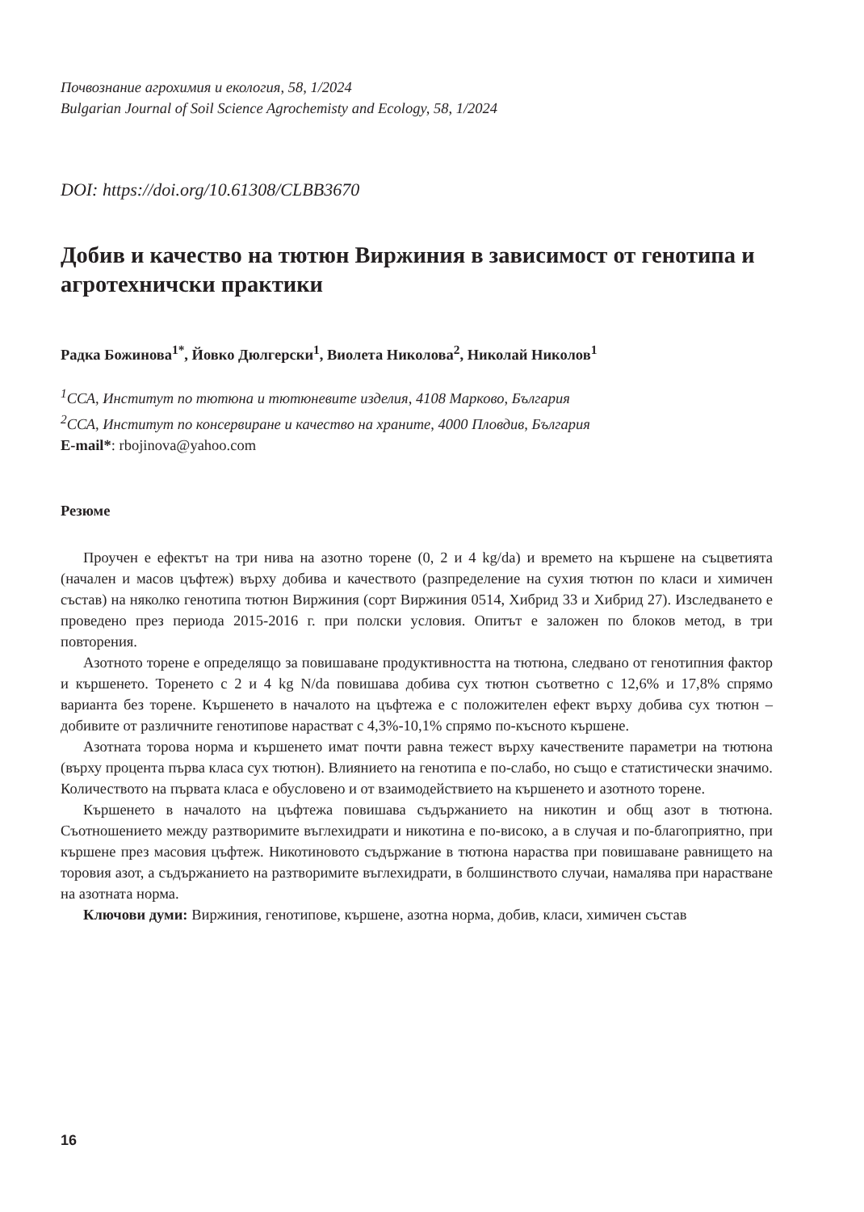Почвознание агрохимия и екология, 58, 1/2024
Bulgarian Journal of Soil Science Agrochemisty and Ecology, 58, 1/2024
DOI: https://doi.org/10.61308/CLBB3670
Добив и качество на тютюн Виржиния в зависимост от генотипа и агротехничски практики
Радка Божинова<sup>1*</sup>, Йовко Дюлгерски<sup>1</sup>, Виолета Николова<sup>2</sup>, Николай Николов<sup>1</sup>
<sup>1</sup> ССА, Институт по тютюна и тютюневите изделия, 4108 Марково, България
<sup>2</sup> ССА, Институт по консервиране и качество на храните, 4000 Пловдив, България
E-mail*: rbojinova@yahoo.com
Резюме
Проучен е ефектът на три нива на азотно торене (0, 2 и 4 kg/da) и времето на кършене на съцветията (начален и масов цъфтеж) върху добива и качеството (разпределение на сухия тютюн по класи и химичен състав) на няколко генотипа тютюн Виржиния (сорт Виржиния 0514, Хибрид 33 и Хибрид 27). Изследването е проведено през периода 2015-2016 г. при полски условия. Опитът е заложен по блоков метод, в три повторения.
Азотното торене е определящо за повишаване продуктивността на тютюна, следвано от генотипния фактор и кършенето. Торенето с 2 и 4 kg N/da повишава добива сух тютюн съответно с 12,6% и 17,8% спрямо варианта без торене. Кършенето в началото на цъфтежа е с положителен ефект върху добива сух тютюн – добивите от различните генотипове нарастват с 4,3%-10,1% спрямо по-късното кършене.
Азотната торова норма и кършенето имат почти равна тежест върху качествените параметри на тютюна (върху процента първа класа сух тютюн). Влиянието на генотипа е по-слабо, но също е статистически значимо. Количеството на първата класа е обусловено и от взаимодействието на кършенето и азотното торене.
Кършенето в началото на цъфтежа повишава съдържанието на никотин и общ азот в тютюна. Съотношението между разтворимите въглехидрати и никотина е по-високо, а в случая и по-благоприятно, при кършене през масовия цъфтеж. Никотиновото съдържание в тютюна нараства при повишаване равнището на торовия азот, а съдържанието на разтворимите въглехидрати, в болшинството случаи, намалява при нарастване на азотната норма.
Ключови думи: Виржиния, генотипове, кършене, азотна норма, добив, класи, химичен състав
16